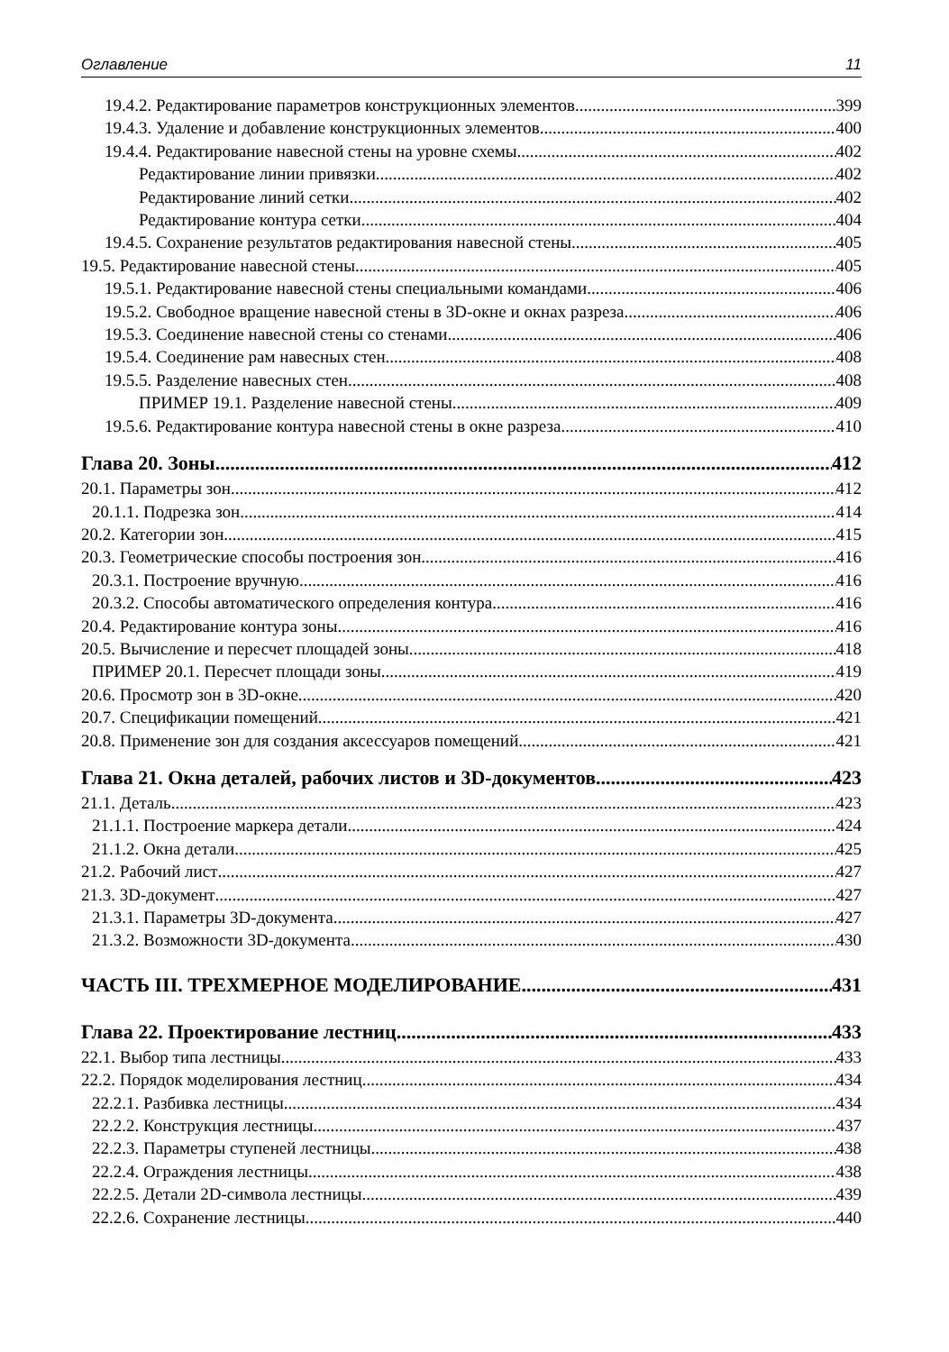Оглавление 11
19.4.2. Редактирование параметров конструкционных элементов 399
19.4.3. Удаление и добавление конструкционных элементов 400
19.4.4. Редактирование навесной стены на уровне схемы 402
Редактирование линии привязки 402
Редактирование линий сетки 402
Редактирование контура сетки 404
19.4.5. Сохранение результатов редактирования навесной стены 405
19.5. Редактирование навесной стены 405
19.5.1. Редактирование навесной стены специальными командами 406
19.5.2. Свободное вращение навесной стены в 3D-окне и окнах разреза 406
19.5.3. Соединение навесной стены со стенами 406
19.5.4. Соединение рам навесных стен 408
19.5.5. Разделение навесных стен 408
ПРИМЕР 19.1. Разделение навесной стены 409
19.5.6. Редактирование контура навесной стены в окне разреза 410
Глава 20. Зоны 412
20.1. Параметры зон 412
20.1.1. Подрезка зон 414
20.2. Категории зон 415
20.3. Геометрические способы построения зон 416
20.3.1. Построение вручную 416
20.3.2. Способы автоматического определения контура 416
20.4. Редактирование контура зоны 416
20.5. Вычисление и пересчет площадей зоны 418
ПРИМЕР 20.1. Пересчет площади зоны 419
20.6. Просмотр зон в 3D-окне 420
20.7. Спецификации помещений 421
20.8. Применение зон для создания аксессуаров помещений 421
Глава 21. Окна деталей, рабочих листов и 3D-документов 423
21.1. Деталь 423
21.1.1. Построение маркера детали 424
21.1.2. Окна детали 425
21.2. Рабочий лист 427
21.3. 3D-документ 427
21.3.1. Параметры 3D-документа 427
21.3.2. Возможности 3D-документа 430
ЧАСТЬ III. ТРЕХМЕРНОЕ МОДЕЛИРОВАНИЕ 431
Глава 22. Проектирование лестниц 433
22.1. Выбор типа лестницы 433
22.2. Порядок моделирования лестниц 434
22.2.1. Разбивка лестницы 434
22.2.2. Конструкция лестницы 437
22.2.3. Параметры ступеней лестницы 438
22.2.4. Ограждения лестницы 438
22.2.5. Детали 2D-символа лестницы 439
22.2.6. Сохранение лестницы 440